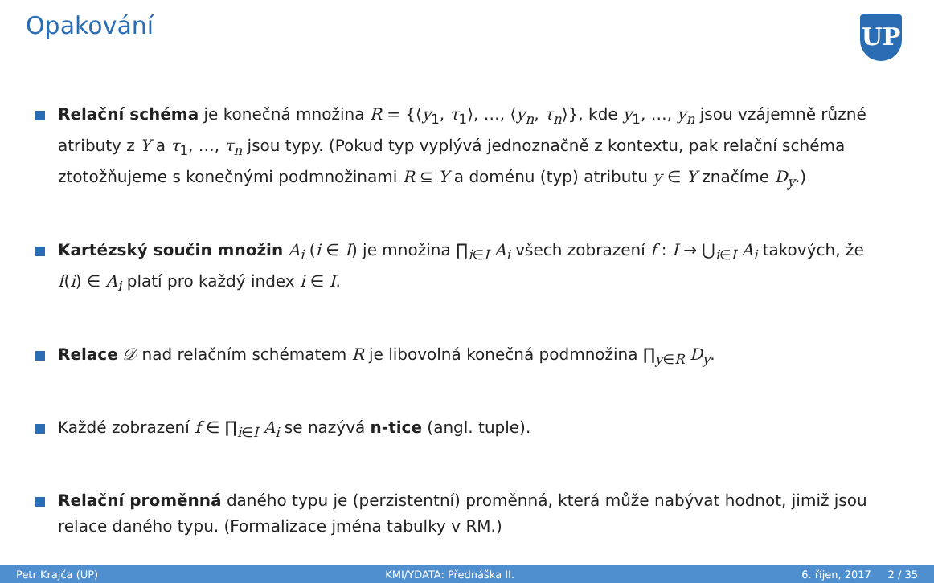Opakování
UP
Relační schéma je konečná množina R = {⟨y<sub>1</sub>, τ<sub>1</sub>⟩, …, ⟨y<sub>n</sub>, τ<sub>n</sub>⟩}, kde y<sub>1</sub>, …, y<sub>n</sub> jsou vzájemně různé atributy z Y a τ<sub>1</sub>, …, τ<sub>n</sub> jsou typy. (Pokud typ vyplývá jednoznačně z kontextu, pak relační schéma ztotožňujeme s konečnými podmnožinami R ⊆ Y a doménu (typ) atributu y ∈ Y značíme D<sub>y</sub>.)
Kartézský součin množin A<sub>i</sub> (i ∈ I) je množina ∏<sub>i∈I</sub> A<sub>i</sub> všech zobrazení f : I → ⋃<sub>i∈I</sub> A<sub>i</sub> takových, že f(i) ∈ A<sub>i</sub> platí pro každý index i ∈ I.
Relace 𝒟 nad relačním schématem R je libovolná konečná podmnožina ∏<sub>y∈R</sub> D<sub>y</sub>.
Každé zobrazení f ∈ ∏<sub>i∈I</sub> A<sub>i</sub> se nazývá n-tice (angl. tuple).
Relační proměnná daného typu je (perzistentní) proměnná, která může nabývat hodnot, jimiž jsou relace daného typu. (Formalizace jména tabulky v RM.)
Petr Krajča (UP) KMI/YDATA: Přednáška II. 6. říjen, 2017 2 / 35